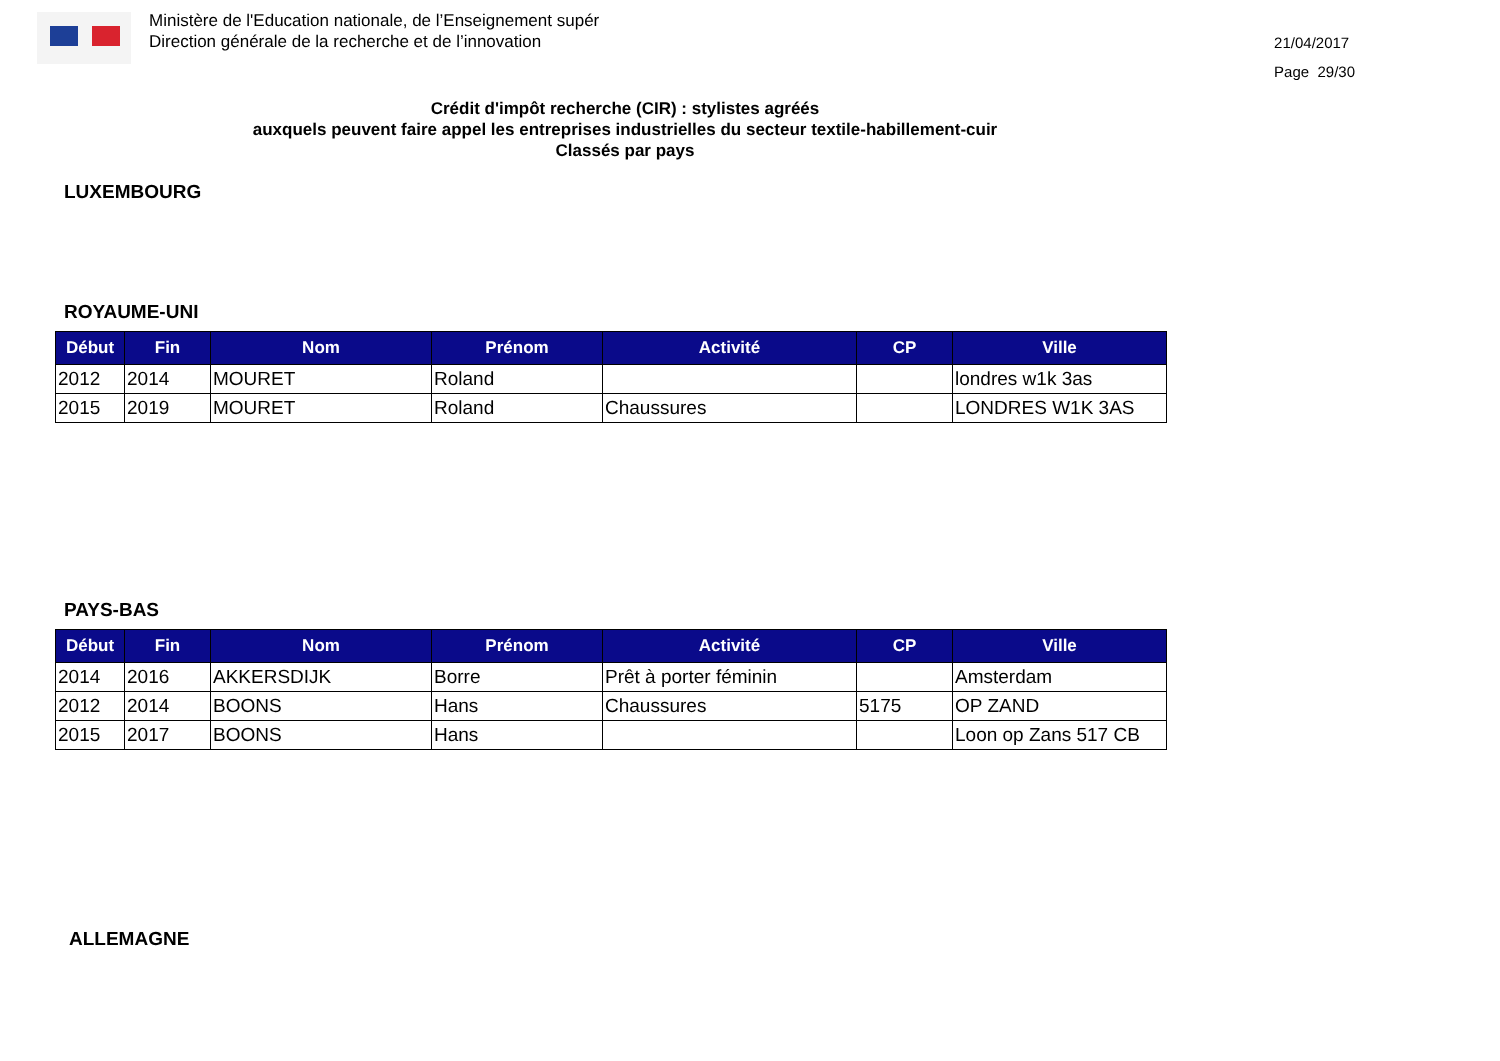Ministère de l'Education nationale, de l’Enseignement supér
Direction générale de la recherche et de l’innovation
21/04/2017
Page 29/30
Crédit d'impôt recherche (CIR) : stylistes agréés
auxquels peuvent faire appel les entreprises industrielles du secteur textile-habillement-cuir
Classés par pays
LUXEMBOURG
ROYAUME-UNI
| Début | Fin | Nom | Prénom | Activité | CP | Ville |
| --- | --- | --- | --- | --- | --- | --- |
| 2012 | 2014 | MOURET | Roland | | | londres w1k 3as |
| 2015 | 2019 | MOURET | Roland | Chaussures | | LONDRES W1K 3AS |
PAYS-BAS
| Début | Fin | Nom | Prénom | Activité | CP | Ville |
| --- | --- | --- | --- | --- | --- | --- |
| 2014 | 2016 | AKKERSDIJK | Borre | Prêt à porter féminin | | Amsterdam |
| 2012 | 2014 | BOONS | Hans | Chaussures | 5175 | OP ZAND |
| 2015 | 2017 | BOONS | Hans | | | Loon op Zans 517 CB |
ALLEMAGNE